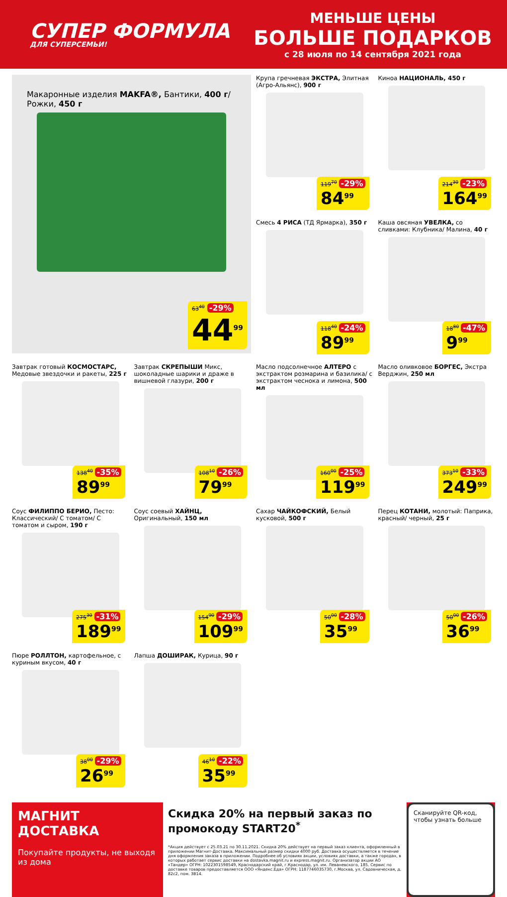СУПЕР ФОРМУЛА
ДЛЯ СУПЕРСЕМЬИ!
МЕНЬШЕ ЦЕНЫ
БОЛЬШЕ ПОДАРКОВ
с 28 июля по 14 сентября 2021 года
Макаронные изделия MAKFA®, Бантики, 400 г/ Рожки, 450 г
63<sup>40</sup> -29%
44<sup>99</sup>
Крупа гречневая ЭКСТРА, Элитная (Агро-Альянс), 900 г
119<sup>70</sup> -29%
84<sup>99</sup>
Киноа НАЦИОНАЛЬ, 450 г
214<sup>30</sup> -23%
164<sup>99</sup>
Смесь 4 РИСА (ТД Ярмарка), 350 г
118<sup>40</sup> -24%
89<sup>99</sup>
Каша овсяная УВЕЛКА, со сливками: Клубника/ Малина, 40 г
18<sup>80</sup> -47%
9<sup>99</sup>
Завтрак готовый КОСМОСТАРС, Медовые звездочки и ракеты, 225 г
138<sup>40</sup> -35%
89<sup>99</sup>
Завтрак СКРЕПЫШИ Микс, шоколадные шарики и драже в вишневой глазури, 200 г
108<sup>10</sup> -26%
79<sup>99</sup>
Масло подсолнечное АЛТЕРО с экстрактом розмарина и базилика/ с экстрактом чеснока и лимона, 500 мл
160<sup>00</sup> -25%
119<sup>99</sup>
Масло оливковое БОРГЕС, Экстра Верджин, 250 мл
373<sup>10</sup> -33%
249<sup>99</sup>
Соус ФИЛИППО БЕРИО, Песто: Классический/ С томатом/ С томатом и сыром, 190 г
275<sup>30</sup> -31%
189<sup>99</sup>
Соус соевый ХАЙНЦ, Оригинальный, 150 мл
154<sup>90</sup> -29%
109<sup>99</sup>
Сахар ЧАЙКОФСКИЙ, Белый кусковой, 500 г
50<sup>00</sup> -28%
35<sup>99</sup>
Перец КОТАНИ, молотый: Паприка, красный/ черный, 25 г
50<sup>00</sup> -26%
36<sup>99</sup>
Пюре РОЛЛТОН, картофельное, с куриным вкусом, 40 г
38<sup>00</sup> -29%
26<sup>99</sup>
Лапша ДОШИРАК, Курица, 90 г
46<sup>10</sup> -22%
35<sup>99</sup>
МАГНИТ ДОСТАВКА
Покупайте продукты, не выходя из дома
Скидка 20% на первый заказ по промокоду START20<sup>*</sup>
*Акция действует с 25.03.21 по 30.11.2021. Скидка 20% действует на первый заказ клиента, оформленный в приложении Магнит-Доставка. Максимальный размер скидки 4000 руб. Доставка осуществляется в течение дня оформления заказа в приложении. Подробнее об условиях акции, условиях доставки, а также городах, в которых работает сервис доставки на dostavka.magnit.ru и express.magnit.ru. Организатор акции АО «Тандер» ОГРН: 1022301598549, Краснодарский край, г.Краснодар, ул. им. Леваневского, 185. Сервис по доставке товаров предоставляется ООО «Яндекс.Еда» ОГРН: 1187746035730, г.Москва, ул. Садовническая, д. 82с2, пом. 3B14.
Сканируйте QR-код, чтобы узнать больше